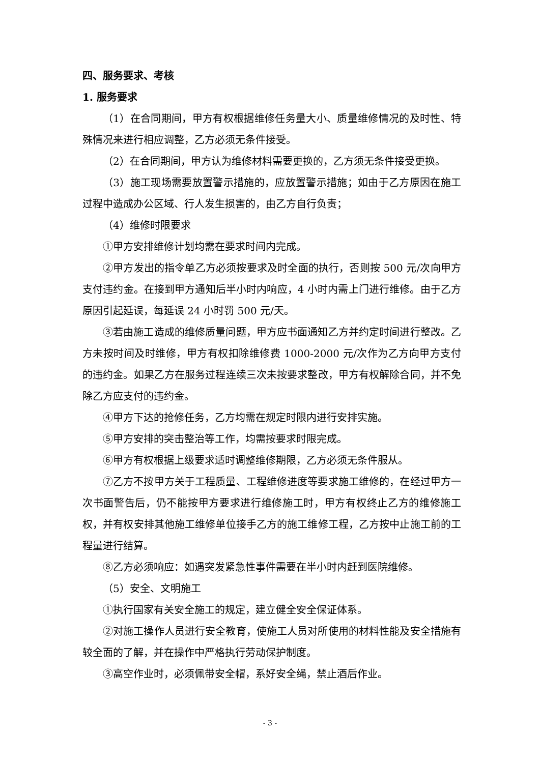四、服务要求、考核
1. 服务要求
（1）在合同期间，甲方有权根据维修任务量大小、质量维修情况的及时性、特殊情况来进行相应调整，乙方必须无条件接受。
（2）在合同期间，甲方认为维修材料需要更换的，乙方须无条件接受更换。
（3）施工现场需要放置警示措施的，应放置警示措施；如由于乙方原因在施工过程中造成办公区域、行人发生损害的，由乙方自行负责；
（4）维修时限要求
①甲方安排维修计划均需在要求时间内完成。
②甲方发出的指令单乙方必须按要求及时全面的执行，否则按 500 元/次向甲方支付违约金。在接到甲方通知后半小时内响应，4 小时内需上门进行维修。由于乙方原因引起延误，每延误 24 小时罚 500 元/天。
③若由施工造成的维修质量问题，甲方应书面通知乙方并约定时间进行整改。乙方未按时间及时维修，甲方有权扣除维修费 1000-2000 元/次作为乙方向甲方支付的违约金。如果乙方在服务过程连续三次未按要求整改，甲方有权解除合同，并不免除乙方应支付的违约金。
④甲方下达的抢修任务，乙方均需在规定时限内进行安排实施。
⑤甲方安排的突击整治等工作，均需按要求时限完成。
⑥甲方有权根据上级要求适时调整维修期限，乙方必须无条件服从。
⑦乙方不按甲方关于工程质量、工程维修进度等要求施工维修的，在经过甲方一次书面警告后，仍不能按甲方要求进行维修施工时，甲方有权终止乙方的维修施工权，并有权安排其他施工维修单位接手乙方的施工维修工程，乙方按中止施工前的工程量进行结算。
⑧乙方必须响应：如遇突发紧急性事件需要在半小时内赶到医院维修。
（5）安全、文明施工
①执行国家有关安全施工的规定，建立健全安全保证体系。
②对施工操作人员进行安全教育，使施工人员对所使用的材料性能及安全措施有较全面的了解，并在操作中严格执行劳动保护制度。
③高空作业时，必须佩带安全帽，系好安全绳，禁止酒后作业。
- 3 -